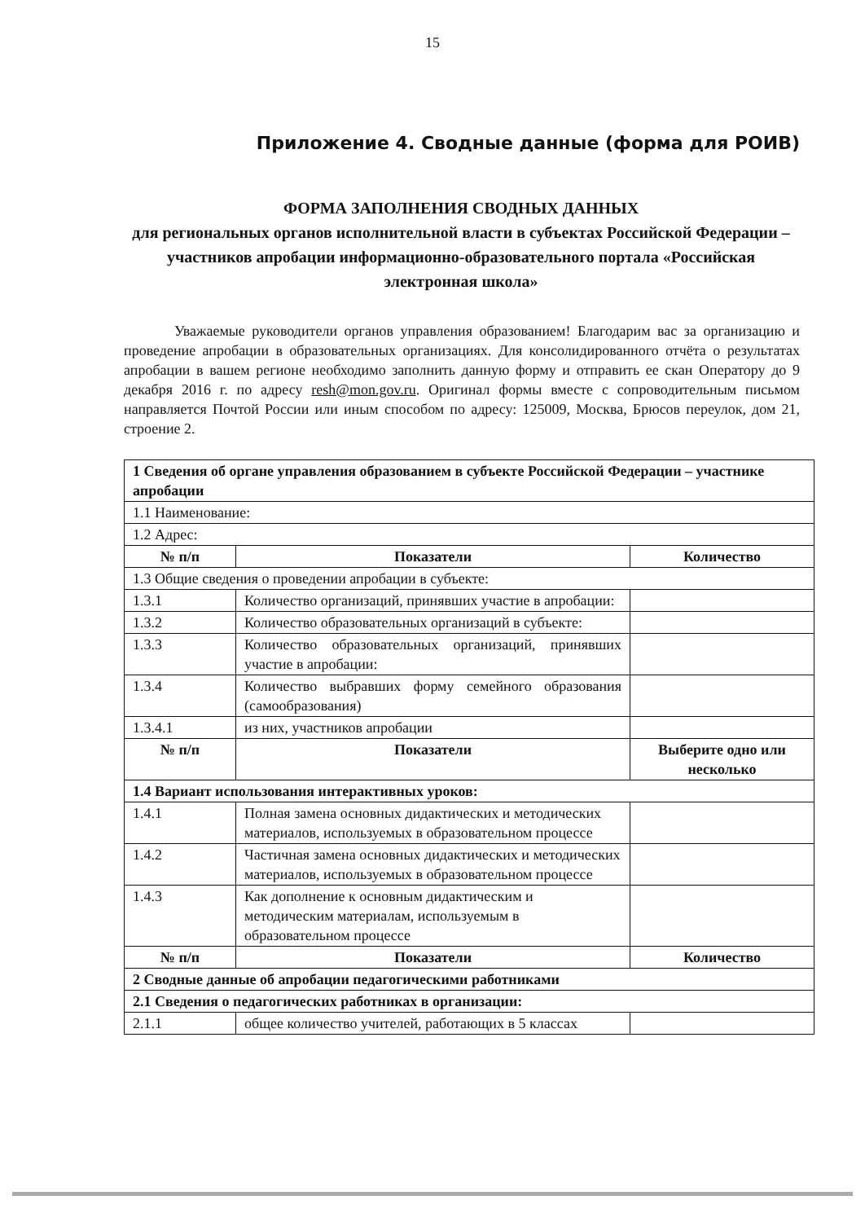15
Приложение 4. Сводные данные (форма для РОИВ)
ФОРМА ЗАПОЛНЕНИЯ СВОДНЫХ ДАННЫХ
для региональных органов исполнительной власти в субъектах Российской Федерации – участников апробации информационно-образовательного портала «Российская электронная школа»
Уважаемые руководители органов управления образованием! Благодарим вас за организацию и проведение апробации в образовательных организациях. Для консолидированного отчёта о результатах апробации в вашем регионе необходимо заполнить данную форму и отправить ее скан Оператору до 9 декабря 2016 г. по адресу resh@mon.gov.ru. Оригинал формы вместе с сопроводительным письмом направляется Почтой России или иным способом по адресу: 125009, Москва, Брюсов переулок, дом 21, строение 2.
| 1 Сведения об органе управления образованием в субъекте Российской Федерации – участнике апробации | | |
| 1.1 Наименование: | | |
| 1.2 Адрес: | | |
| № п/п | Показатели | Количество |
| 1.3 Общие сведения о проведении апробации в субъекте: | | |
| 1.3.1 | Количество организаций, принявших участие в апробации: | |
| 1.3.2 | Количество образовательных организаций в субъекте: | |
| 1.3.3 | Количество образовательных организаций, принявших участие в апробации: | |
| 1.3.4 | Количество выбравших форму семейного образования (самообразования) | |
| 1.3.4.1 | из них, участников апробации | |
| № п/п | Показатели | Выберите одно или несколько |
| 1.4 Вариант использования интерактивных уроков: | | |
| 1.4.1 | Полная замена основных дидактических и методических материалов, используемых в образовательном процессе | |
| 1.4.2 | Частичная замена основных дидактических и методических материалов, используемых в образовательном процессе | |
| 1.4.3 | Как дополнение к основным дидактическим и методическим материалам, используемым в образовательном процессе | |
| № п/п | Показатели | Количество |
| 2 Сводные данные об апробации педагогическими работниками | | |
| 2.1 Сведения о педагогических работниках в организации: | | |
| 2.1.1 | общее количество учителей, работающих в 5 классах | |